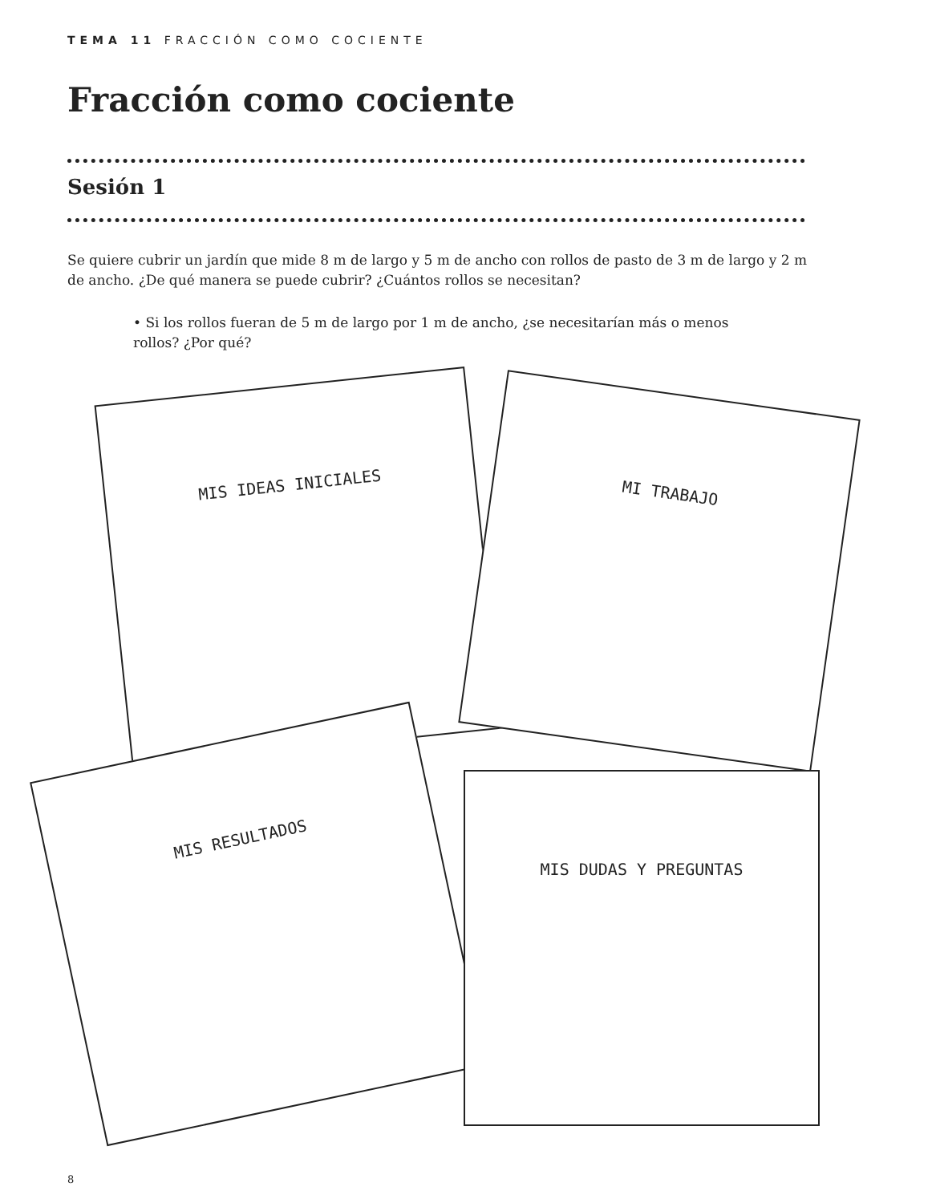TEMA 11 FRACCIÓN COMO COCIENTE
Fracción como cociente
Sesión 1
Se quiere cubrir un jardín que mide 8 m de largo y 5 m de ancho con rollos de pasto de 3 m de largo y 2 m de ancho. ¿De qué manera se puede cubrir? ¿Cuántos rollos se necesitan?
• Si los rollos fueran de 5 m de largo por 1 m de ancho, ¿se necesitarían más o menos rollos? ¿Por qué?
MIS IDEAS INICIALES
MI TRABAJO
MIS RESULTADOS
MIS DUDAS Y PREGUNTAS
8